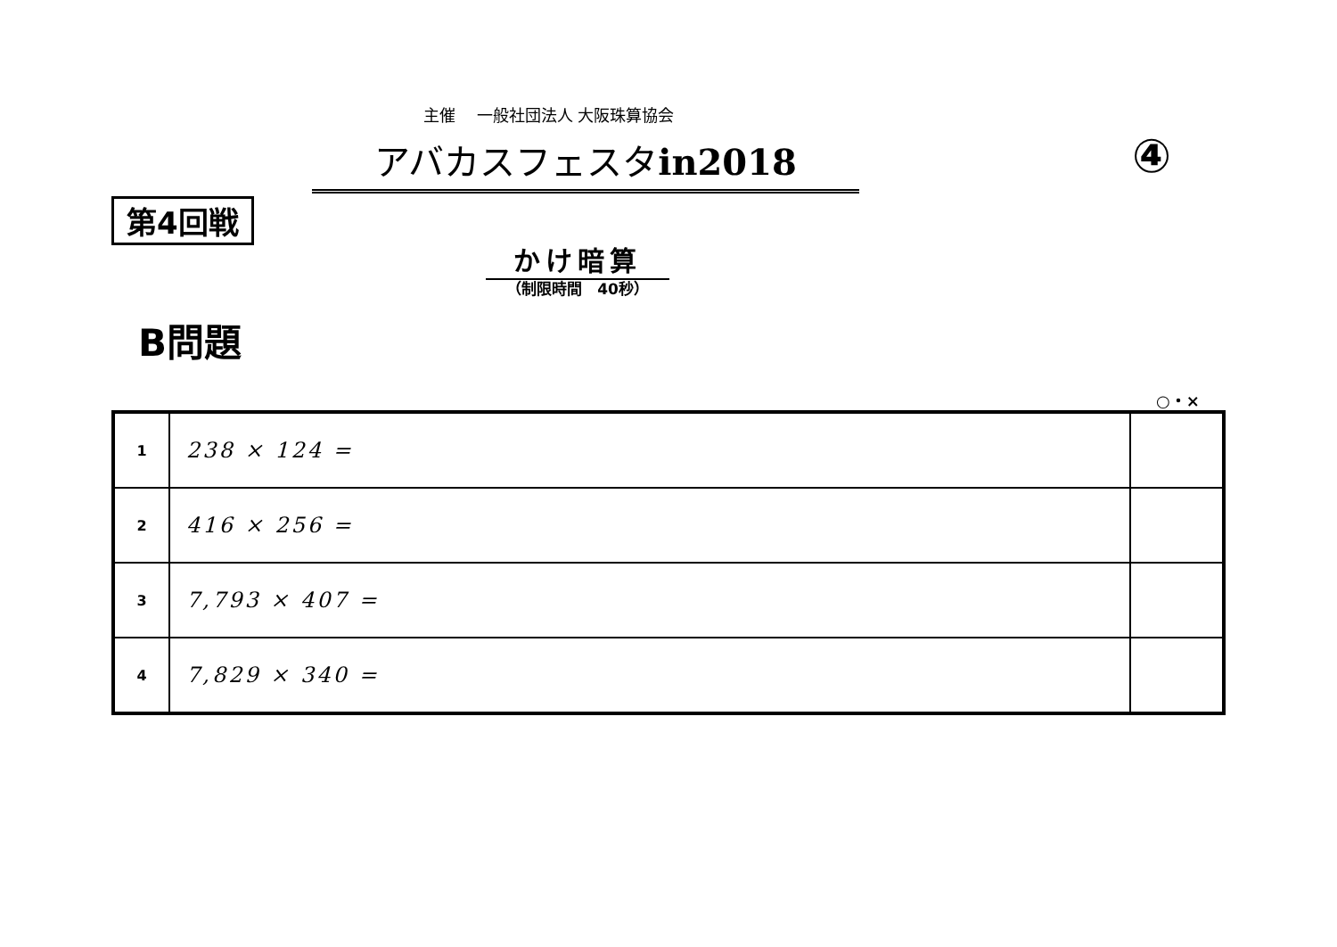主催　 一般社団法人 大阪珠算協会
アバカスフェスタin2018 ④
第4回戦
かけ暗算
（制限時間　40秒）
B問題
○・×
| 1 | 238 × 124 = | |
| 2 | 416 × 256 = | |
| 3 | 7,793 × 407 = | |
| 4 | 7,829 × 340 = | |